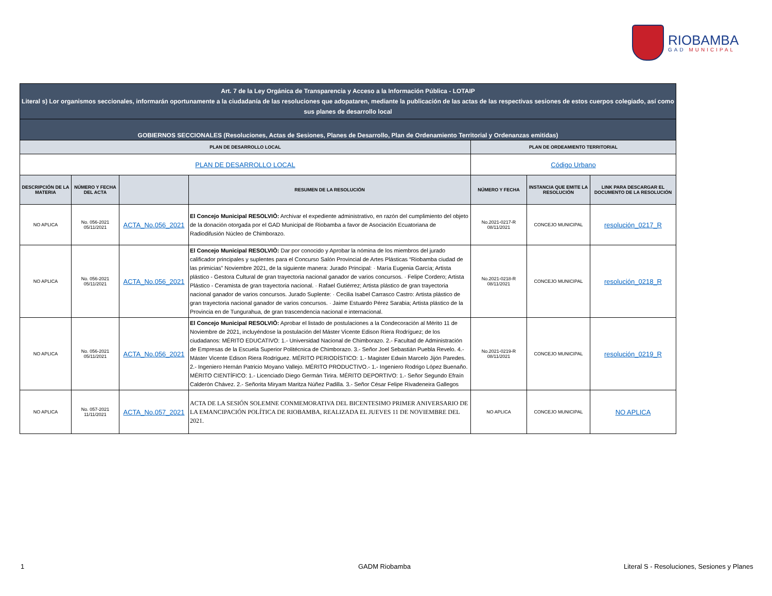RIOBAMBA
GAD MUNICIPAL
| Art. 7 de la Ley Orgánica de Transparencia y Acceso a la Información Pública - LOTAIP Literal s) Lor organismos seccionales, informarán oportunamente a la ciudadanía de las resoluciones que adopataren, mediante la publicación de las actas de las respectivas sesiones de estos cuerpos colegiado, así como sus planes de desarrollo local | | | | | | |
| GOBIERNOS SECCIONALES (Resoluciones, Actas de Sesiones, Planes de Desarrollo, Plan de Ordenamiento Territorial y Ordenanzas emitidas) | | | | | | |
| PLAN DE DESARROLLO LOCAL | | | | PLAN DE ORDEAMIENTO TERRITORIAL | | |
| PLAN DE DESARROLLO LOCAL | | | | Código Urbano | | |
| DESCRIPCIÓN DE LA MATERIA | NÚMERO Y FECHA DEL ACTA | | RESUMEN DE LA RESOLUCIÓN | NÚMERO Y FECHA | INSTANCIA QUE EMITE LA RESOLUCIÓN | LINK PARA DESCARGAR EL DOCUMENTO DE LA RESOLUCIÓN |
| NO APLICA | No. 056-2021 05/11/2021 | ACTA_No.056_2021 | El Concejo Municipal RESOLVIÒ: Archivar el expediente administrativo, en razón del cumplimiento del objeto de la donación otorgada por el GAD Municipal de Riobamba a favor de Asociación Ecuatoriana de Radiodifusión Núcleo de Chimborazo. | No.2021-0217-R 08/11/2021 | CONCEJO MUNICIPAL | resolución_0217_R |
| NO APLICA | No. 056-2021 05/11/2021 | ACTA_No.056_2021 | El Concejo Municipal RESOLVIÒ: Dar por conocido y Aprobar la nómina de los miembros del jurado calificador principales y suplentes para el Concurso Salón Provincial de Artes Plásticas “Riobamba ciudad de las primicias” Noviembre 2021, de la siguiente manera: Jurado Principal: · María Eugenia García; Artista plástico - Gestora Cultural de gran trayectoria nacional ganador de varios concursos. · Felipe Cordero; Artista Plástico - Ceramista de gran trayectoria nacional. · Rafael Gutiérrez; Artista plástico de gran trayectoria nacional ganador de varios concursos. Jurado Suplente: · Cecilia Isabel Carrasco Castro: Artista plástico de gran trayectoria nacional ganador de varios concursos. · Jaime Estuardo Pérez Sarabia; Artista plástico de la Provincia en de Tungurahua, de gran trascendencia nacional e internacional. | No.2021-0218-R 08/11/2021 | CONCEJO MUNICIPAL | resolución_0218_R |
| NO APLICA | No. 056-2021 05/11/2021 | ACTA_No.056_2021 | El Concejo Municipal RESOLVIÒ: Aprobar el listado de postulaciones a la Condecoración al Mérito 11 de Noviembre de 2021, incluyéndose la postulación del Máster Vicente Edison Riera Rodríguez; de los ciudadanos: MÉRITO EDUCATIVO: 1.- Universidad Nacional de Chimborazo. 2.- Facultad de Administración de Empresas de la Escuela Superior Politécnica de Chimborazo. 3.- Señor Joel Sebastián Puebla Revelo. 4.- Máster Vicente Edison Riera Rodríguez. MÉRITO PERIODÍSTICO: 1.- Magister Edwin Marcelo Jijón Paredes. 2.- Ingeniero Hernán Patricio Moyano Vallejo. MÉRITO PRODUCTIVO.- 1.- Ingeniero Rodrigo López Buenaño. MÉRITO CIENTÍFICO: 1.- Licenciado Diego Germán Tirira. MÉRITO DEPORTIVO: 1.- Señor Segundo Efraín Calderón Chávez. 2.- Señorita Miryam Maritza Núñez Padilla. 3.- Señor César Felipe Rivadeneira Gallegos | No.2021-0219-R 08/11/2021 | CONCEJO MUNICIPAL | resolución_0219_R |
| NO APLICA | No. 057-2021 11/11/2021 | ACTA_No.057_2021 | ACTA DE LA SESIÓN SOLEMNE CONMEMORATIVA DEL BICENTESIMO PRIMER ANIVERSARIO DE LA EMANCIPACIÓN POLÍTICA DE RIOBAMBA, REALIZADA EL JUEVES 11 DE NOVIEMBRE DEL 2021. | NO APLICA | CONCEJO MUNICIPAL | NO APLICA |
1 GADM Riobamba
Literal S - Resoluciones, Sesiones y Planes